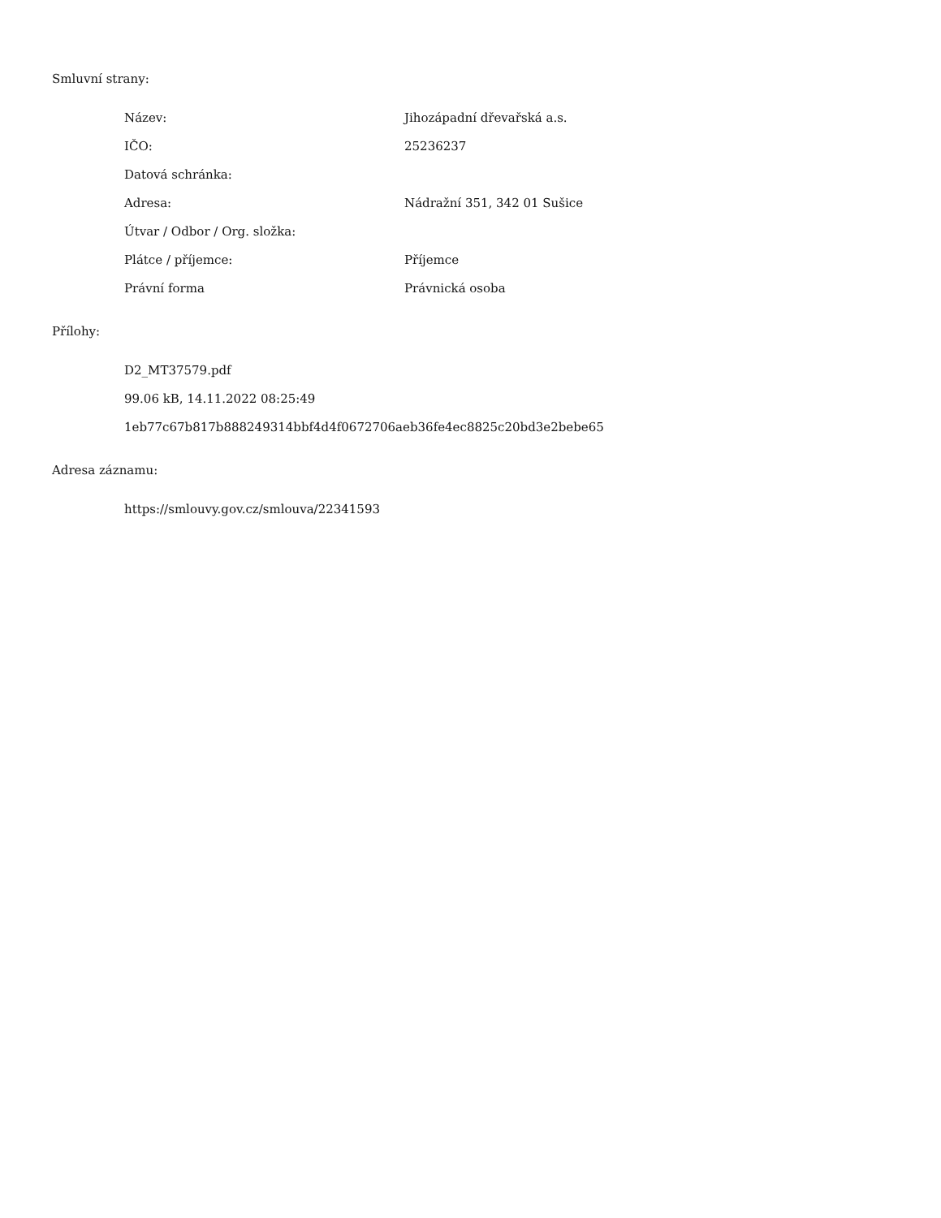Smluvní strany:
| Název: | Jihozápadní dřevařská a.s. |
| IČO: | 25236237 |
| Datová schránka: | |
| Adresa: | Nádražní 351, 342 01 Sušice |
| Útvar / Odbor / Org. složka: | |
| Plátce / příjemce: | Příjemce |
| Právní forma | Právnická osoba |
Přílohy:
D2_MT37579.pdf
99.06 kB, 14.11.2022 08:25:49
1eb77c67b817b888249314bbf4d4f0672706aeb36fe4ec8825c20bd3e2bebe65
Adresa záznamu:
https://smlouvy.gov.cz/smlouva/22341593